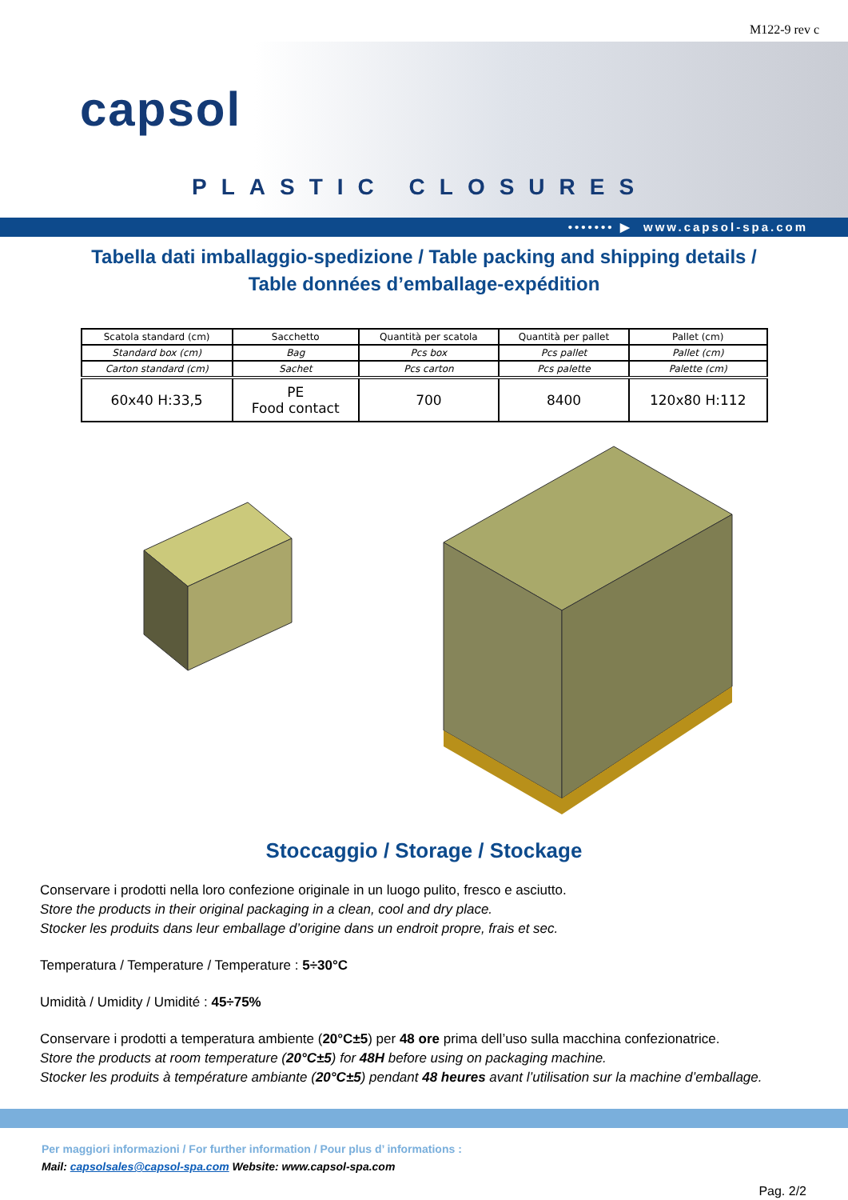M122-9 rev c
capsol
PLASTIC CLOSURES
••••••• ▶ www.capsol-spa.com
Tabella dati imballaggio-spedizione / Table packing and shipping details /
Table données d’emballage-expédition
| Scatola standard (cm) | Sacchetto | Quantità per scatola | Quantità per pallet | Pallet (cm) |
| Standard box (cm) | Bag | Pcs box | Pcs pallet | Pallet (cm) |
| Carton standard (cm) | Sachet | Pcs carton | Pcs palette | Palette (cm) |
| 60x40 H:33,5 | PE Food contact | 700 | 8400 | 120x80 H:112 |
Stoccaggio / Storage / Stockage
Conservare i prodotti nella loro confezione originale in un luogo pulito, fresco e asciutto.
Store the products in their original packaging in a clean, cool and dry place.
Stocker les produits dans leur emballage d’origine dans un endroit propre, frais et sec.
Temperatura / Temperature / Temperature : 5÷30°C
Umidità / Umidity / Umidité : 45÷75%
Conservare i prodotti a temperatura ambiente (20°C±5) per 48 ore prima dell’uso sulla macchina confezionatrice.
Store the products at room temperature (20°C±5) for 48H before using on packaging machine.
Stocker les produits à température ambiante (20°C±5) pendant 48 heures avant l’utilisation sur la machine d’emballage.
Per maggiori informazioni / For further information / Pour plus d’ informations :
Mail: capsolsales@capsol-spa.com Website: www.capsol-spa.com
Pag. 2/2